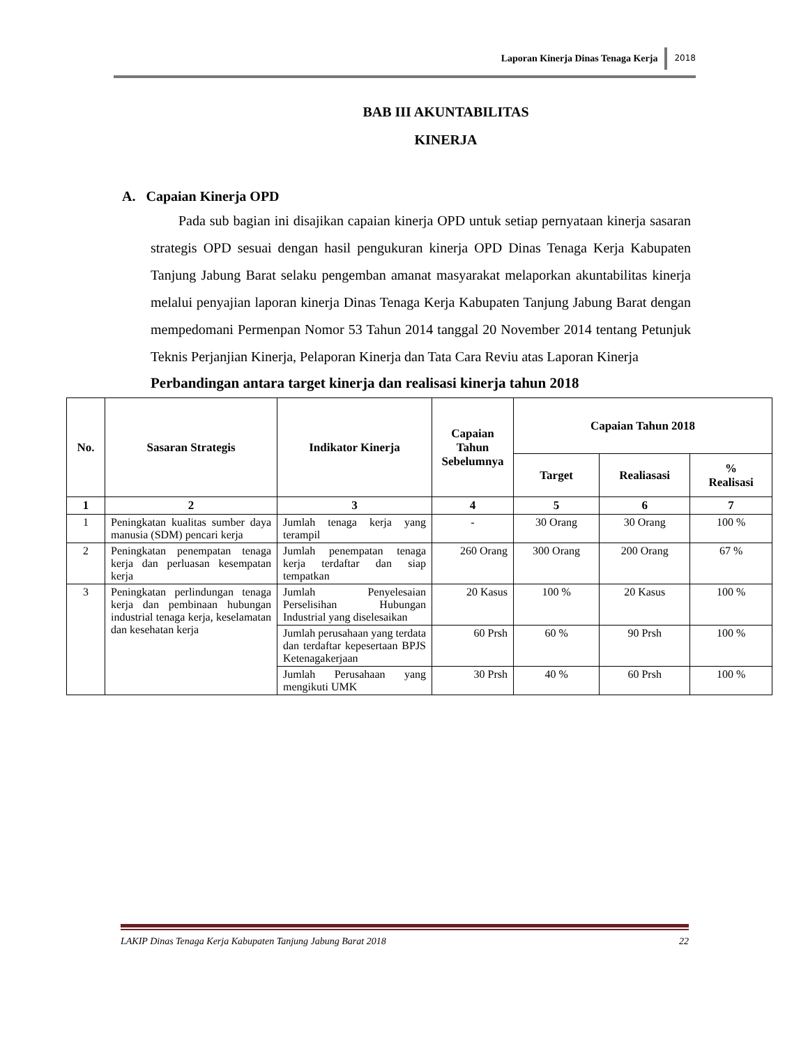Laporan Kinerja Dinas Tenaga Kerja 2018
BAB III AKUNTABILITAS
KINERJA
A. Capaian Kinerja OPD
Pada sub bagian ini disajikan capaian kinerja OPD untuk setiap pernyataan kinerja sasaran strategis OPD sesuai dengan hasil pengukuran kinerja OPD Dinas Tenaga Kerja Kabupaten Tanjung Jabung Barat selaku pengemban amanat masyarakat melaporkan akuntabilitas kinerja melalui penyajian laporan kinerja Dinas Tenaga Kerja Kabupaten Tanjung Jabung Barat dengan mempedomani Permenpan Nomor 53 Tahun 2014 tanggal 20 November 2014 tentang Petunjuk Teknis Perjanjian Kinerja, Pelaporan Kinerja dan Tata Cara Reviu atas Laporan Kinerja
Perbandingan antara target kinerja dan realisasi kinerja tahun 2018
| No. | Sasaran Strategis | Indikator Kinerja | Capaian Tahun Sebelumnya | Capaian Tahun 2018 | | |
| --- | --- | --- | --- | --- | --- | --- |
| | | | | Target | Realiasasi | % Realisasi |
| 1 | 2 | 3 | 4 | 5 | 6 | 7 |
| 1 | Peningkatan kualitas sumber daya manusia (SDM) pencari kerja | Jumlah tenaga kerja yang terampil | - | 30 Orang | 30 Orang | 100 % |
| 2 | Peningkatan penempatan tenaga kerja dan perluasan kesempatan kerja | Jumlah penempatan tenaga kerja terdaftar dan siap tempatkan | 260 Orang | 300 Orang | 200 Orang | 67 % |
| 3 | Peningkatan perlindungan tenaga kerja dan pembinaan hubungan industrial tenaga kerja, keselamatan dan kesehatan kerja | Jumlah Penyelesaian Perselisihan Hubungan Industrial yang diselesaikan | 20 Kasus | 100 % | 20 Kasus | 100 % |
| | | Jumlah perusahaan yang terdata dan terdaftar kepesertaan BPJS Ketenagakerjaan | 60 Prsh | 60 % | 90 Prsh | 100 % |
| | | Jumlah Perusahaan yang mengikuti UMK | 30 Prsh | 40 % | 60 Prsh | 100 % |
LAKIP Dinas Tenaga Kerja Kabupaten Tanjung Jabung Barat 2018 22